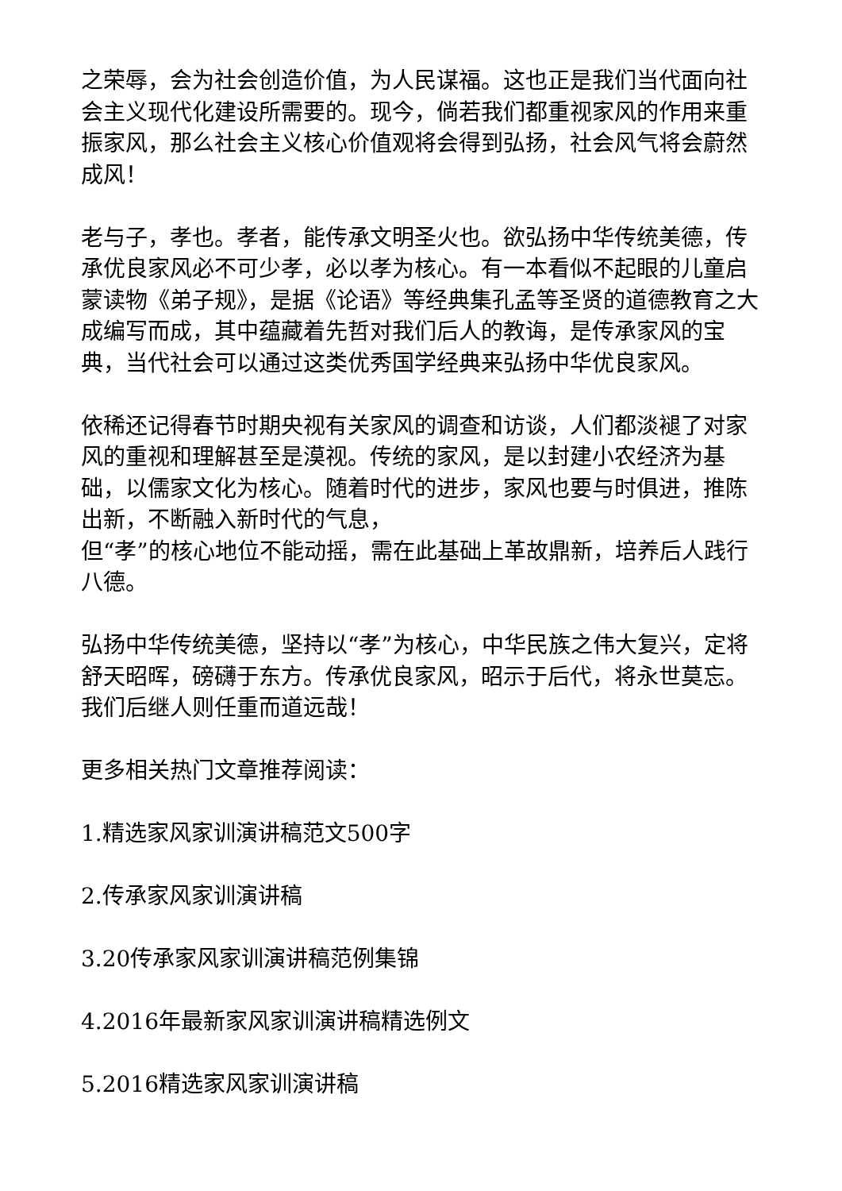之荣辱，会为社会创造价值，为人民谋福。这也正是我们当代面向社会主义现代化建设所需要的。现今，倘若我们都重视家风的作用来重振家风，那么社会主义核心价值观将会得到弘扬，社会风气将会蔚然成风！
老与子，孝也。孝者，能传承文明圣火也。欲弘扬中华传统美德，传承优良家风必不可少孝，必以孝为核心。有一本看似不起眼的儿童启蒙读物《弟子规》，是据《论语》等经典集孔孟等圣贤的道德教育之大成编写而成，其中蕴藏着先哲对我们后人的教诲，是传承家风的宝典，当代社会可以通过这类优秀国学经典来弘扬中华优良家风。
依稀还记得春节时期央视有关家风的调查和访谈，人们都淡褪了对家风的重视和理解甚至是漠视。传统的家风，是以封建小农经济为基础，以儒家文化为核心。随着时代的进步，家风也要与时俱进，推陈出新，不断融入新时代的气息，
但“孝”的核心地位不能动摇，需在此基础上革故鼎新，培养后人践行八德。
弘扬中华传统美德，坚持以“孝”为核心，中华民族之伟大复兴，定将舒天昭晖，磅礴于东方。传承优良家风，昭示于后代，将永世莫忘。我们后继人则任重而道远哉！
更多相关热门文章推荐阅读：
1.精选家风家训演讲稿范文500字
2.传承家风家训演讲稿
3.20传承家风家训演讲稿范例集锦
4.2016年最新家风家训演讲稿精选例文
5.2016精选家风家训演讲稿